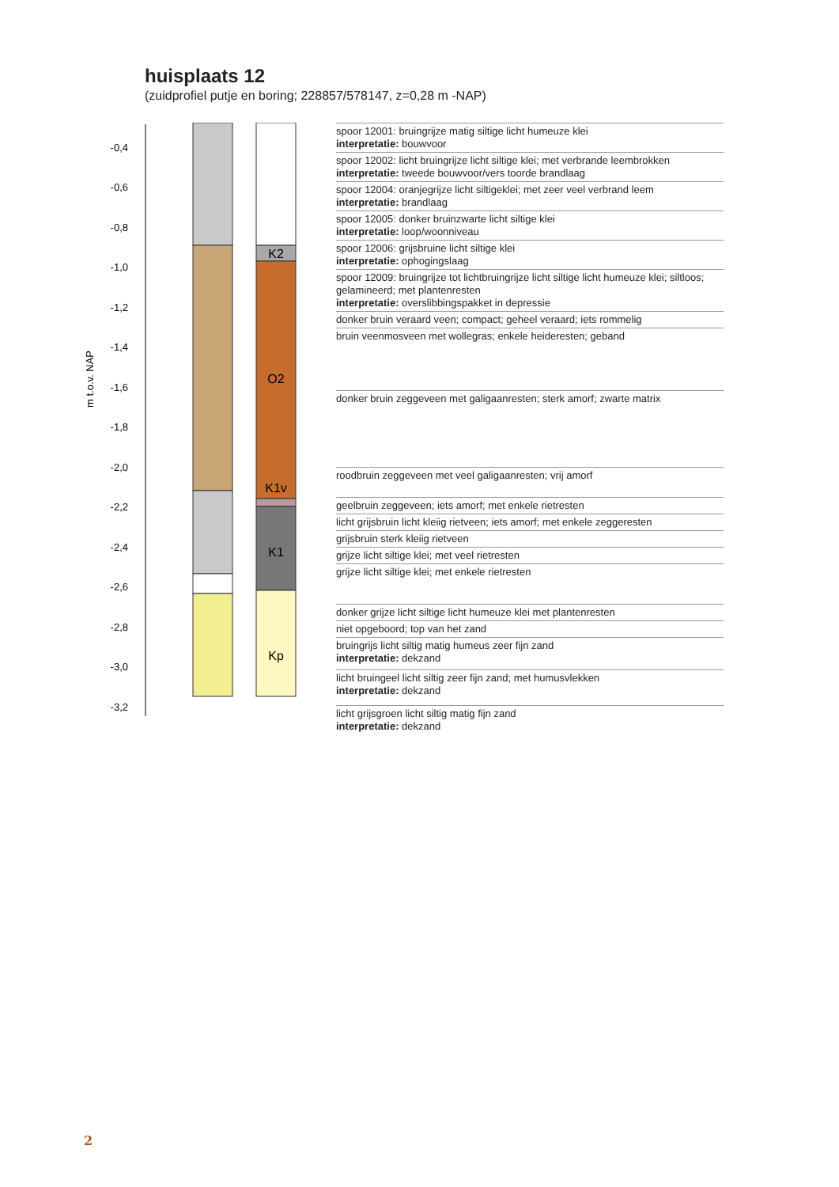huisplaats 12
(zuidprofiel putje en boring; 228857/578147, z=0,28 m -NAP)
-0,4
-0,6
-0,8
-1,0
-1,2
-1,4
-1,6
-1,8
-2,0
-2,2
-2,4
-2,6
-2,8
-3,0
-3,2
m t.o.v. NAP
K2
O2
K1v
K1
Kp
spoor 12001: bruingrijze matig siltige licht humeuze klei
interpretatie: bouwvoor
spoor 12002: licht bruingrijze licht siltige klei; met verbrande leembrokken
interpretatie: tweede bouwvoor/vers toorde brandlaag
spoor 12004: oranjegrijze licht siltigeklei; met zeer veel verbrand leem
interpretatie: brandlaag
spoor 12005: donker bruinzwarte licht siltige klei
interpretatie: loop/woonniveau
spoor 12006: grijsbruine licht siltige klei
interpretatie: ophogingslaag
spoor 12009: bruingrijze tot lichtbruingrijze licht siltige licht humeuze klei; siltloos; gelamineerd; met plantenresten
interpretatie: overslibbingspakket in depressie
donker bruin veraard veen; compact; geheel veraard; iets rommelig
bruin veenmosveen met wollegras; enkele heideresten; geband
donker bruin zeggeveen met galigaanresten; sterk amorf; zwarte matrix
roodbruin zeggeveen met veel galigaanresten; vrij amorf
geelbruin zeggeveen; iets amorf; met enkele rietresten
licht grijsbruin licht kleiig rietveen; iets amorf; met enkele zeggeresten
grijsbruin sterk kleiig rietveen
grijze licht siltige klei; met veel rietresten
grijze licht siltige klei; met enkele rietresten
donker grijze licht siltige licht humeuze klei met plantenresten
niet opgeboord; top van het zand
bruingrijs licht siltig matig humeus zeer fijn zand
interpretatie: dekzand
licht bruingeel licht siltig zeer fijn zand; met humusvlekken
interpretatie: dekzand
licht grijsgroen licht siltig matig fijn zand
interpretatie: dekzand
2